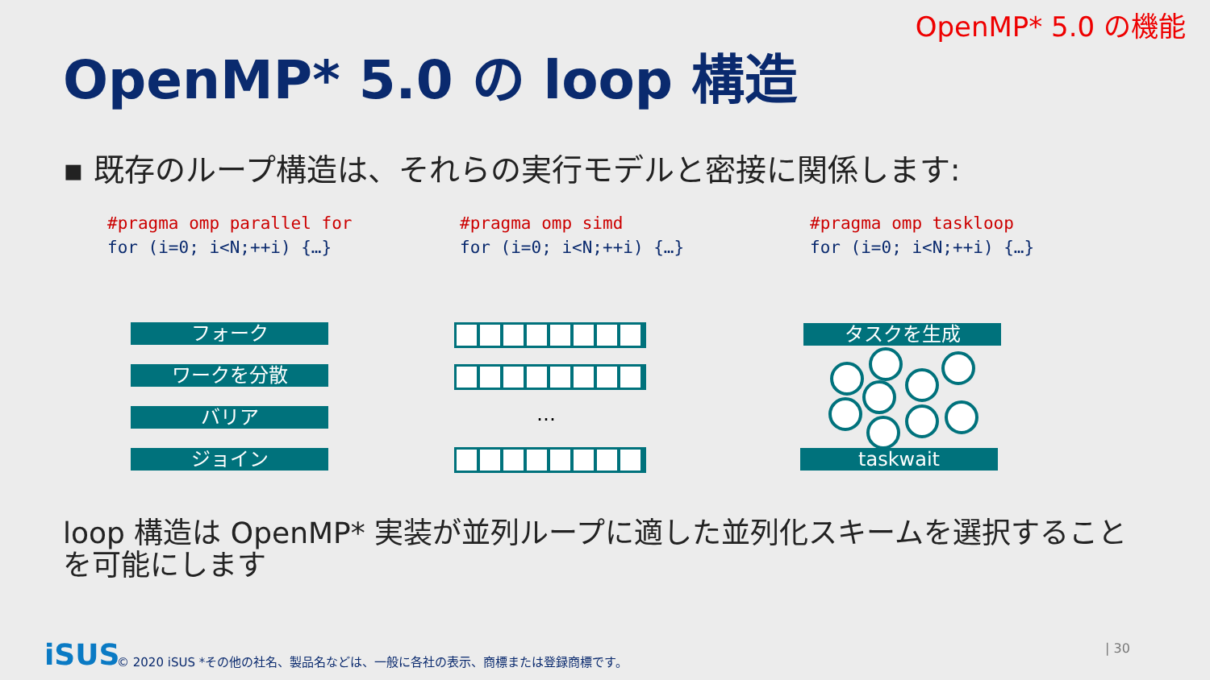OpenMP* 5.0 の機能
OpenMP* 5.0 の loop 構造
▪ 既存のループ構造は、それらの実行モデルと密接に関係します:
#pragma omp parallel for
for (i=0; i<N;++i) {…}
#pragma omp simd
for (i=0; i<N;++i) {…}
#pragma omp taskloop
for (i=0; i<N;++i) {…}
フォーク
ワークを分散
バリア
ジョイン
…
タスクを生成
taskwait
loop 構造は OpenMP* 実装が並列ループに適した並列化スキームを選択することを可能にします
iSUS
© 2020 iSUS *その他の社名、製品名などは、一般に各社の表示、商標または登録商標です。
| 30